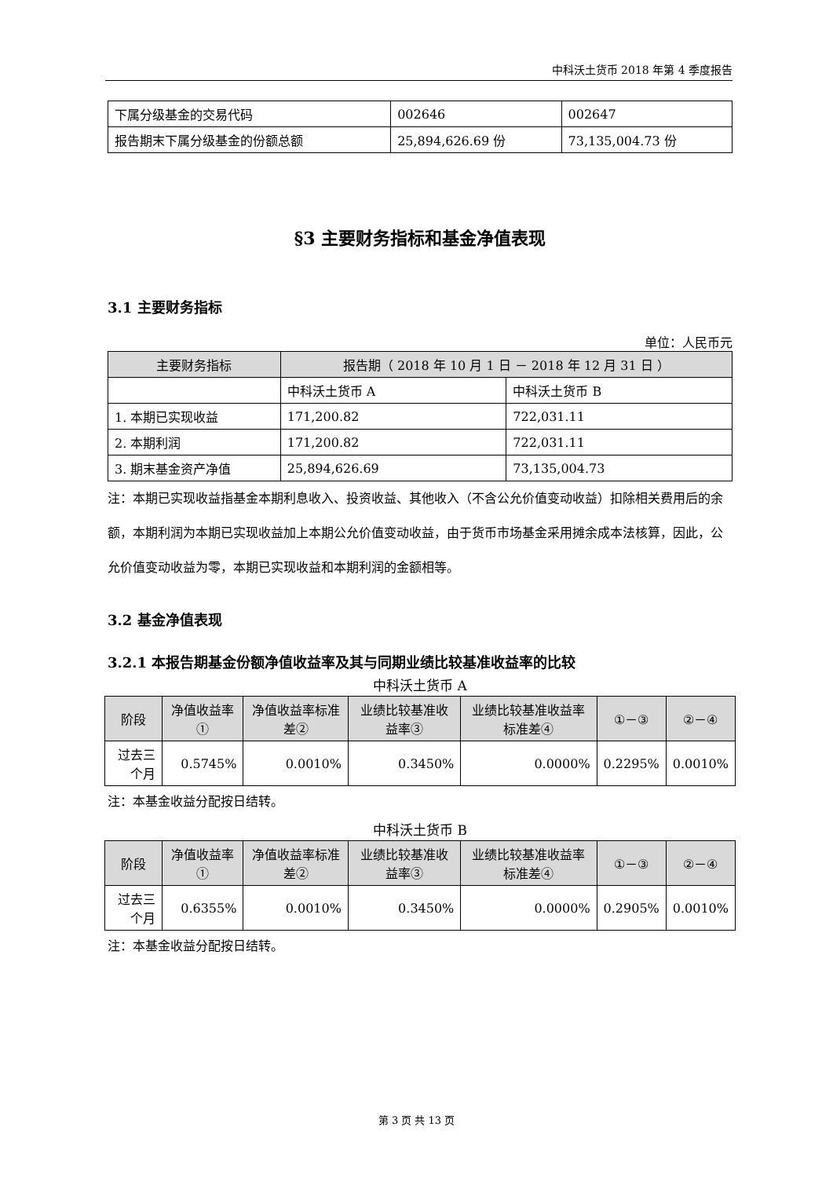中科沃土货币 2018 年第 4 季度报告
| 下属分级基金的交易代码 | 002646 | 002647 |
| 报告期末下属分级基金的份额总额 | 25,894,626.69 份 | 73,135,004.73 份 |
§3 主要财务指标和基金净值表现
3.1 主要财务指标
单位：人民币元
| 主要财务指标 | 报告期（ 2018 年 10 月 1 日 － 2018 年 12 月 31 日 ） | |
| --- | --- | --- |
| | 中科沃土货币 A | 中科沃土货币 B |
| 1. 本期已实现收益 | 171,200.82 | 722,031.11 |
| 2. 本期利润 | 171,200.82 | 722,031.11 |
| 3. 期末基金资产净值 | 25,894,626.69 | 73,135,004.73 |
注：本期已实现收益指基金本期利息收入、投资收益、其他收入（不含公允价值变动收益）扣除相关费用后的余额，本期利润为本期已实现收益加上本期公允价值变动收益，由于货币市场基金采用摊余成本法核算，因此，公允价值变动收益为零，本期已实现收益和本期利润的金额相等。
3.2 基金净值表现
3.2.1 本报告期基金份额净值收益率及其与同期业绩比较基准收益率的比较
中科沃土货币 A
| 阶段 | 净值收益率① | 净值收益率标准差② | 业绩比较基准收益率③ | 业绩比较基准收益率标准差④ | ①－③ | ②－④ |
| --- | --- | --- | --- | --- | --- | --- |
| 过去三个月 | 0.5745% | 0.0010% | 0.3450% | 0.0000% | 0.2295% | 0.0010% |
注：本基金收益分配按日结转。
中科沃土货币 B
| 阶段 | 净值收益率① | 净值收益率标准差② | 业绩比较基准收益率③ | 业绩比较基准收益率标准差④ | ①－③ | ②－④ |
| --- | --- | --- | --- | --- | --- | --- |
| 过去三个月 | 0.6355% | 0.0010% | 0.3450% | 0.0000% | 0.2905% | 0.0010% |
注：本基金收益分配按日结转。
第 3 页 共 13 页